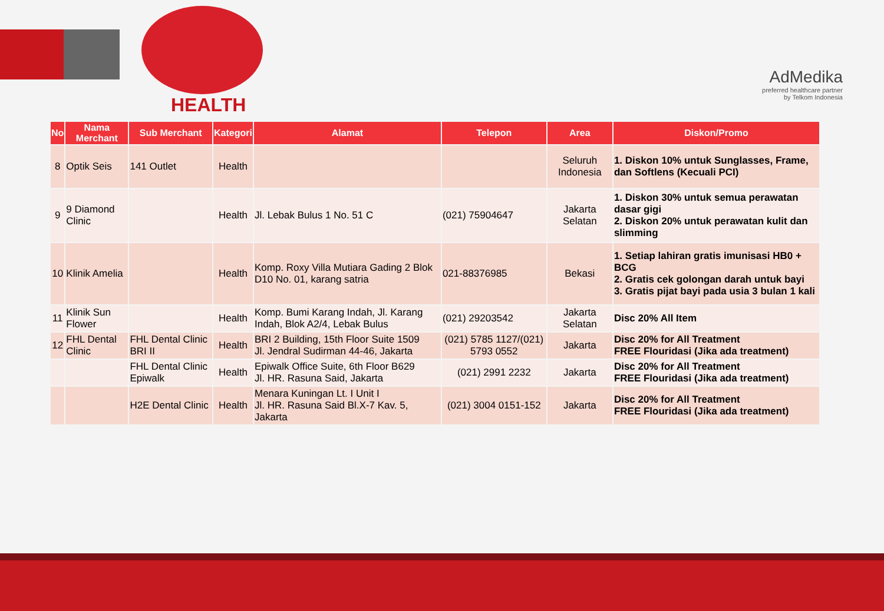HEALTH
AdMedika
preferred healthcare partner
by Telkom Indonesia
| No | Nama Merchant | Sub Merchant | Kategori | Alamat | Telepon | Area | Diskon/Promo |
| --- | --- | --- | --- | --- | --- | --- | --- |
| 8 | Optik Seis | 141 Outlet | Health | | | Seluruh Indonesia | 1. Diskon 10% untuk Sunglasses, Frame, dan Softlens (Kecuali PCI) |
| 9 | 9 Diamond Clinic | | Health | Jl. Lebak Bulus 1 No. 51 C | (021) 75904647 | Jakarta Selatan | 1. Diskon 30% untuk semua perawatan dasar gigi 2. Diskon 20% untuk perawatan kulit dan slimming |
| 10 | Klinik Amelia | | Health | Komp. Roxy Villa Mutiara Gading 2 Blok D10 No. 01, karang satria | 021-88376985 | Bekasi | 1. Setiap lahiran gratis imunisasi HB0 + BCG 2. Gratis cek golongan darah untuk bayi 3. Gratis pijat bayi pada usia 3 bulan 1 kali |
| 11 | Klinik Sun Flower | | Health | Komp. Bumi Karang Indah, Jl. Karang Indah, Blok A2/4, Lebak Bulus | (021) 29203542 | Jakarta Selatan | Disc 20% All Item |
| 12 | FHL Dental Clinic | FHL Dental Clinic BRI II | Health | BRI 2 Building, 15th Floor Suite 1509 Jl. Jendral Sudirman 44-46, Jakarta | (021) 5785 1127/(021) 5793 0552 | Jakarta | Disc 20% for All Treatment FREE Flouridasi (Jika ada treatment) |
| | | FHL Dental Clinic Epiwalk | Health | Epiwalk Office Suite, 6th Floor B629 Jl. HR. Rasuna Said, Jakarta | (021) 2991 2232 | Jakarta | Disc 20% for All Treatment FREE Flouridasi (Jika ada treatment) |
| | | H2E Dental Clinic | Health | Menara Kuningan Lt. I Unit I Jl. HR. Rasuna Said Bl.X-7 Kav. 5, Jakarta | (021) 3004 0151-152 | Jakarta | Disc 20% for All Treatment FREE Flouridasi (Jika ada treatment) |